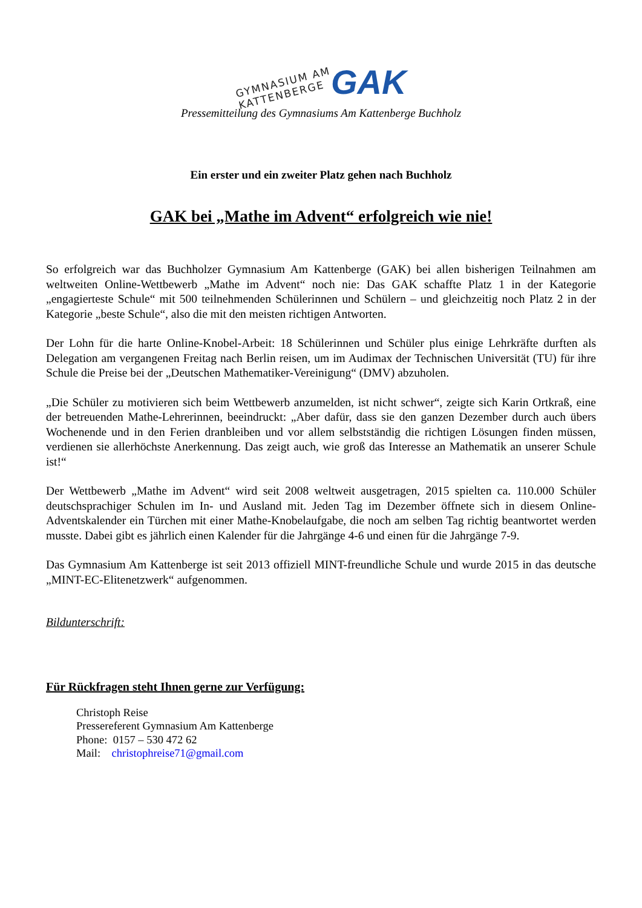GYMNASIUM AM KATTENBERGE GAK
Pressemitteilung des Gymnasiums Am Kattenberge Buchholz
Ein erster und ein zweiter Platz gehen nach Buchholz
GAK bei „Mathe im Advent“ erfolgreich wie nie!
So erfolgreich war das Buchholzer Gymnasium Am Kattenberge (GAK) bei allen bisherigen Teilnahmen am weltweiten Online-Wettbewerb „Mathe im Advent“ noch nie: Das GAK schaffte Platz 1 in der Kategorie „engagierteste Schule“ mit 500 teilnehmenden Schülerinnen und Schülern – und gleichzeitig noch Platz 2 in der Kategorie „beste Schule“, also die mit den meisten richtigen Antworten.
Der Lohn für die harte Online-Knobel-Arbeit: 18 Schülerinnen und Schüler plus einige Lehrkräfte durften als Delegation am vergangenen Freitag nach Berlin reisen, um im Audimax der Technischen Universität (TU) für ihre Schule die Preise bei der „Deutschen Mathematiker-Vereinigung“ (DMV) abzuholen.
„Die Schüler zu motivieren sich beim Wettbewerb anzumelden, ist nicht schwer“, zeigte sich Karin Ortkraß, eine der betreuenden Mathe-Lehrerinnen, beeindruckt: „Aber dafür, dass sie den ganzen Dezember durch auch übers Wochenende und in den Ferien dranbleiben und vor allem selbstständig die richtigen Lösungen finden müssen, verdienen sie allerhöchste Anerkennung. Das zeigt auch, wie groß das Interesse an Mathematik an unserer Schule ist!“
Der Wettbewerb „Mathe im Advent“ wird seit 2008 weltweit ausgetragen, 2015 spielten ca. 110.000 Schüler deutschsprachiger Schulen im In- und Ausland mit. Jeden Tag im Dezember öffnete sich in diesem Online-Adventskalender ein Türchen mit einer Mathe-Knobelaufgabe, die noch am selben Tag richtig beantwortet werden musste. Dabei gibt es jährlich einen Kalender für die Jahrgänge 4-6 und einen für die Jahrgänge 7-9.
Das Gymnasium Am Kattenberge ist seit 2013 offiziell MINT-freundliche Schule und wurde 2015 in das deutsche „MINT-EC-Elitenetzwerk“ aufgenommen.
Bildunterschrift:
Für Rückfragen steht Ihnen gerne zur Verfügung:
Christoph Reise
Pressereferent Gymnasium Am Kattenberge
Phone: 0157 – 530 472 62
Mail: christophreise71@gmail.com